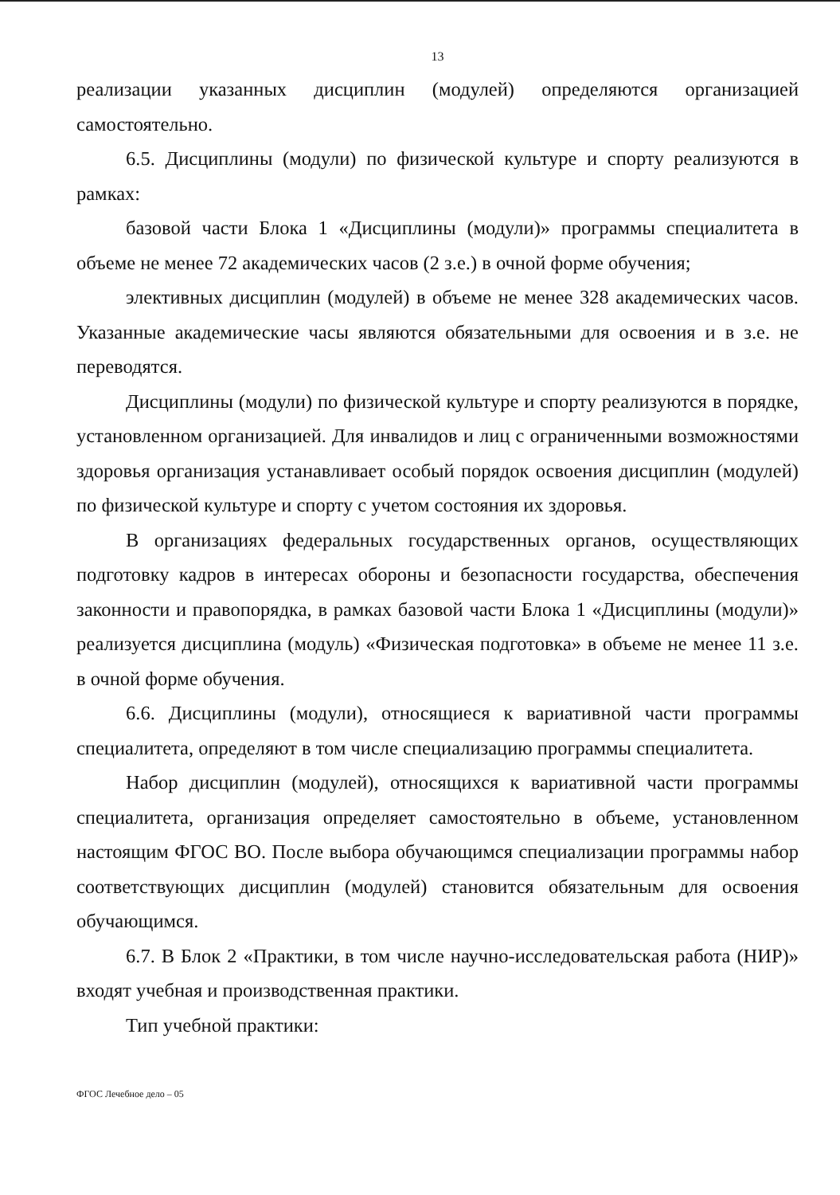13
реализации указанных дисциплин (модулей) определяются организацией самостоятельно.
6.5. Дисциплины (модули) по физической культуре и спорту реализуются в рамках:
базовой части Блока 1 «Дисциплины (модули)» программы специалитета в объеме не менее 72 академических часов (2 з.е.) в очной форме обучения;
элективных дисциплин (модулей) в объеме не менее 328 академических часов. Указанные академические часы являются обязательными для освоения и в з.е. не переводятся.
Дисциплины (модули) по физической культуре и спорту реализуются в порядке, установленном организацией. Для инвалидов и лиц с ограниченными возможностями здоровья организация устанавливает особый порядок освоения дисциплин (модулей) по физической культуре и спорту с учетом состояния их здоровья.
В организациях федеральных государственных органов, осуществляющих подготовку кадров в интересах обороны и безопасности государства, обеспечения законности и правопорядка, в рамках базовой части Блока 1 «Дисциплины (модули)» реализуется дисциплина (модуль) «Физическая подготовка» в объеме не менее 11 з.е. в очной форме обучения.
6.6. Дисциплины (модули), относящиеся к вариативной части программы специалитета, определяют в том числе специализацию программы специалитета.
Набор дисциплин (модулей), относящихся к вариативной части программы специалитета, организация определяет самостоятельно в объеме, установленном настоящим ФГОС ВО. После выбора обучающимся специализации программы набор соответствующих дисциплин (модулей) становится обязательным для освоения обучающимся.
6.7. В Блок 2 «Практики, в том числе научно-исследовательская работа (НИР)» входят учебная и производственная практики.
Тип учебной практики:
ФГОС Лечебное дело – 05